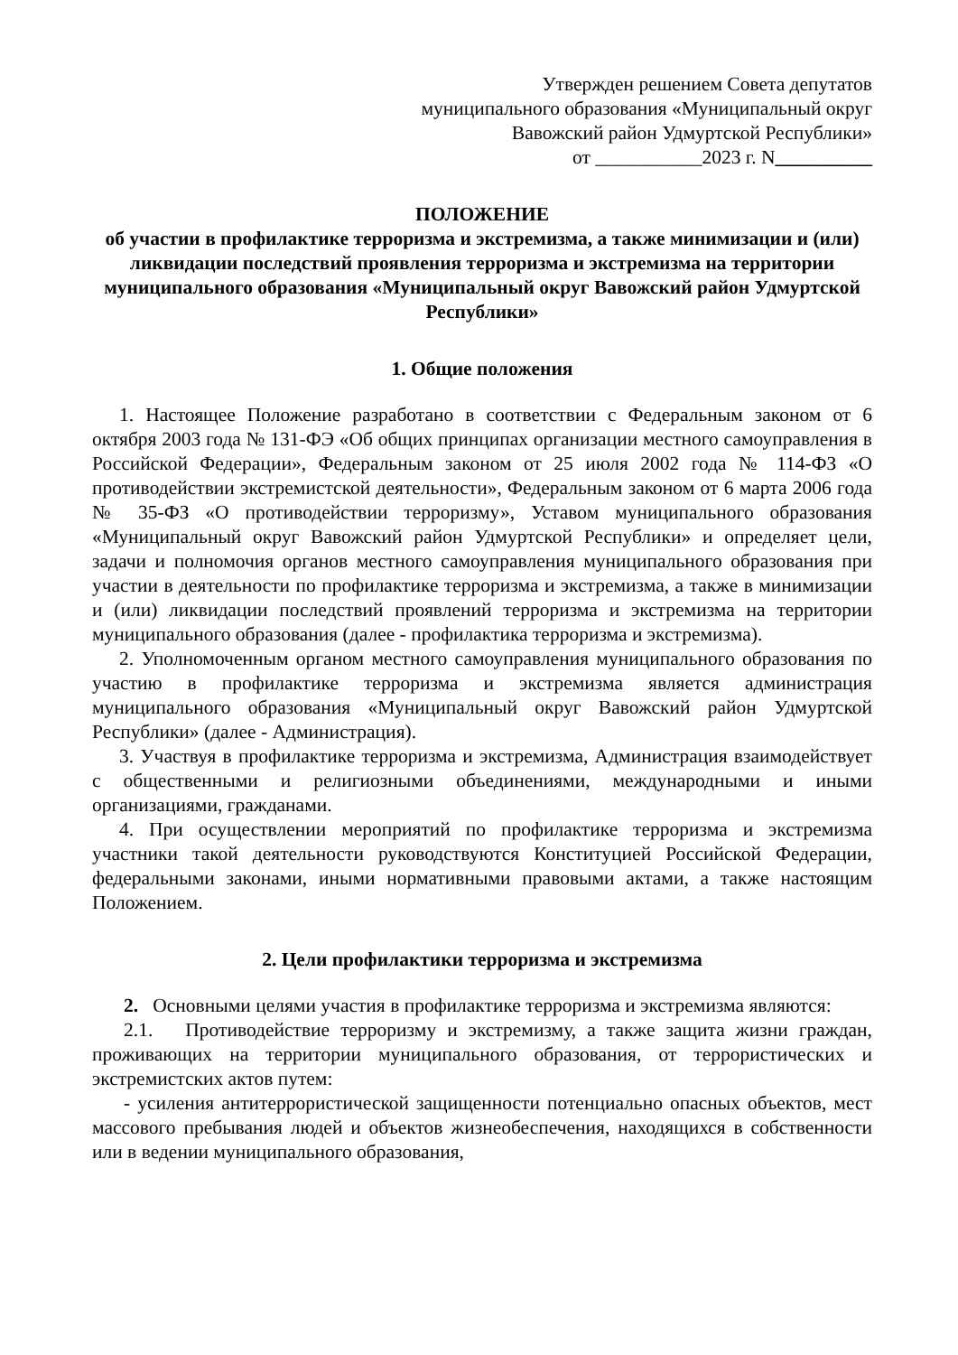Утвержден решением Совета депутатов
муниципального образования «Муниципальный округ
Вавожский район Удмуртской Республики»
от ___________2023 г. N__________
ПОЛОЖЕНИЕ
об участии в профилактике терроризма и экстремизма, а также минимизации и (или) ликвидации последствий проявления терроризма и экстремизма на территории муниципального образования «Муниципальный округ Вавожский район Удмуртской Республики»
1. Общие положения
1. Настоящее Положение разработано в соответствии с Федеральным законом от 6 октября 2003 года № 131-ФЭ «Об общих принципах организации местного самоуправления в Российской Федерации», Федеральным законом от 25 июля 2002 года № 114-ФЗ «О противодействии экстремистской деятельности», Федеральным законом от 6 марта 2006 года № 35-ФЗ «О противодействии терроризму», Уставом муниципального образования «Муниципальный округ Вавожский район Удмуртской Республики» и определяет цели, задачи и полномочия органов местного самоуправления муниципального образования при участии в деятельности по профилактике терроризма и экстремизма, а также в минимизации и (или) ликвидации последствий проявлений терроризма и экстремизма на территории муниципального образования (далее - профилактика терроризма и экстремизма).
2. Уполномоченным органом местного самоуправления муниципального образования по участию в профилактике терроризма и экстремизма является администрация муниципального образования «Муниципальный округ Вавожский район Удмуртской Республики» (далее - Администрация).
3. Участвуя в профилактике терроризма и экстремизма, Администрация взаимодействует с общественными и религиозными объединениями, международными и иными организациями, гражданами.
4. При осуществлении мероприятий по профилактике терроризма и экстремизма участники такой деятельности руководствуются Конституцией Российской Федерации, федеральными законами, иными нормативными правовыми актами, а также настоящим Положением.
2. Цели профилактики терроризма и экстремизма
2. Основными целями участия в профилактике терроризма и экстремизма являются:
2.1. Противодействие терроризму и экстремизму, а также защита жизни граждан, проживающих на территории муниципального образования, от террористических и экстремистских актов путем:
- усиления антитеррористической защищенности потенциально опасных объектов, мест массового пребывания людей и объектов жизнеобеспечения, находящихся в собственности или в ведении муниципального образования,